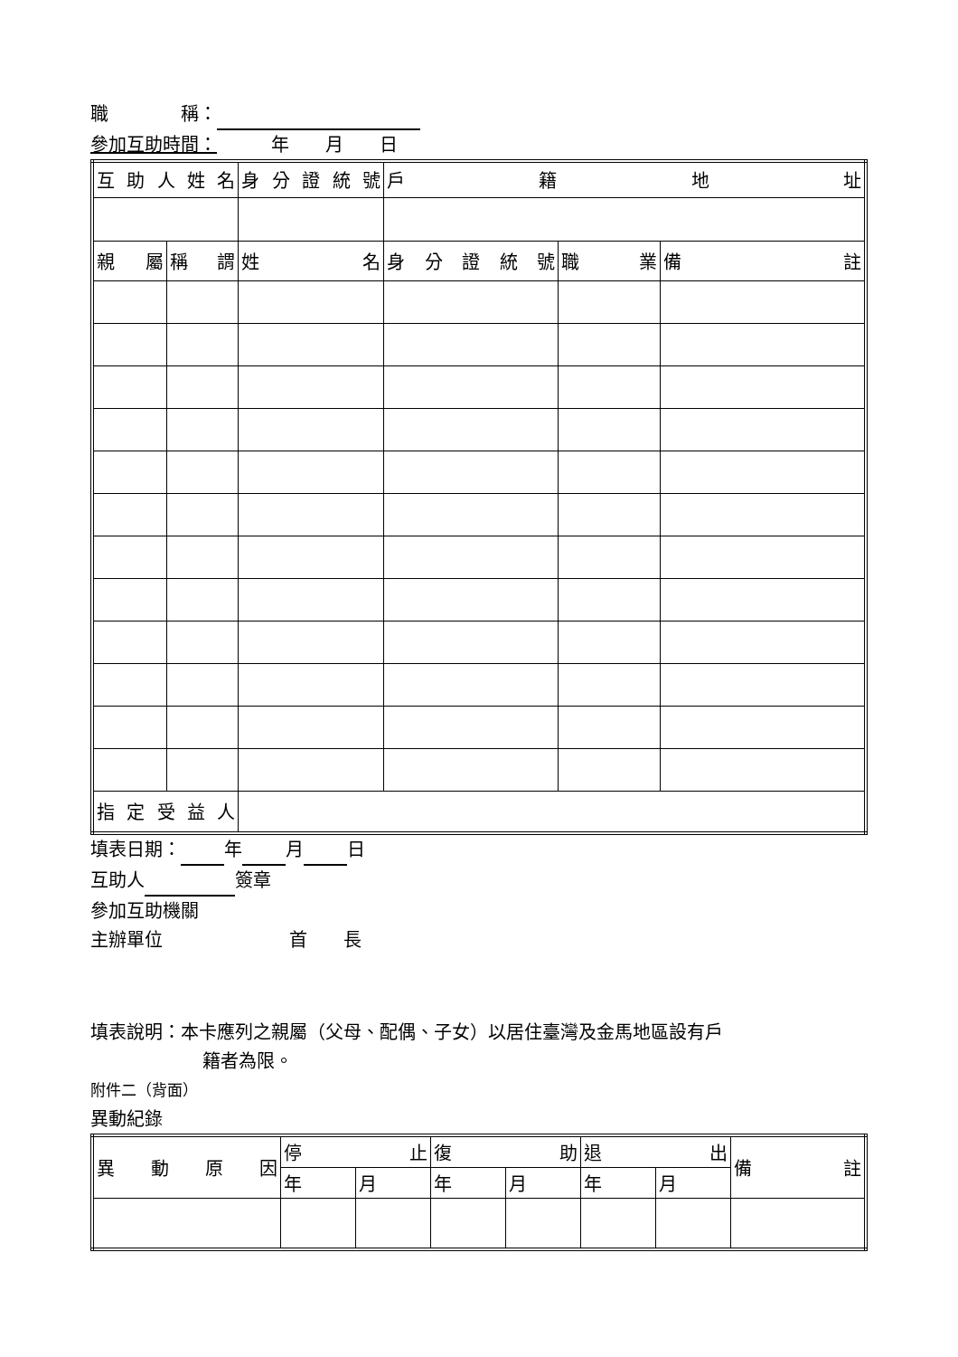職　　　　稱：
參加互助時間：　　　年　　月　　日
| 互 助 人 姓 名 | | 身 分 證 統 號 | 戶 籍 地 址 | | |
| 親 屬 | 稱 謂 | 姓 名 | 身 分 證 統 號 | 職 業 | 備 註 |
| 指 定 受 益 人 | | | | | |
填表日期： 年 月 日
互助人 簽章
參加互助機關
主辦單位　　　　　　　首　　長
填表說明：本卡應列之親屬（父母、配偶、子女）以居住臺灣及金馬地區設有戶
籍者為限。
附件二（背面）
異動紀錄
| 異 動 原 因 | 停 止 | | 復 助 | | 退 出 | | 備 註 |
| | 年 | 月 | 年 | 月 | 年 | 月 | |